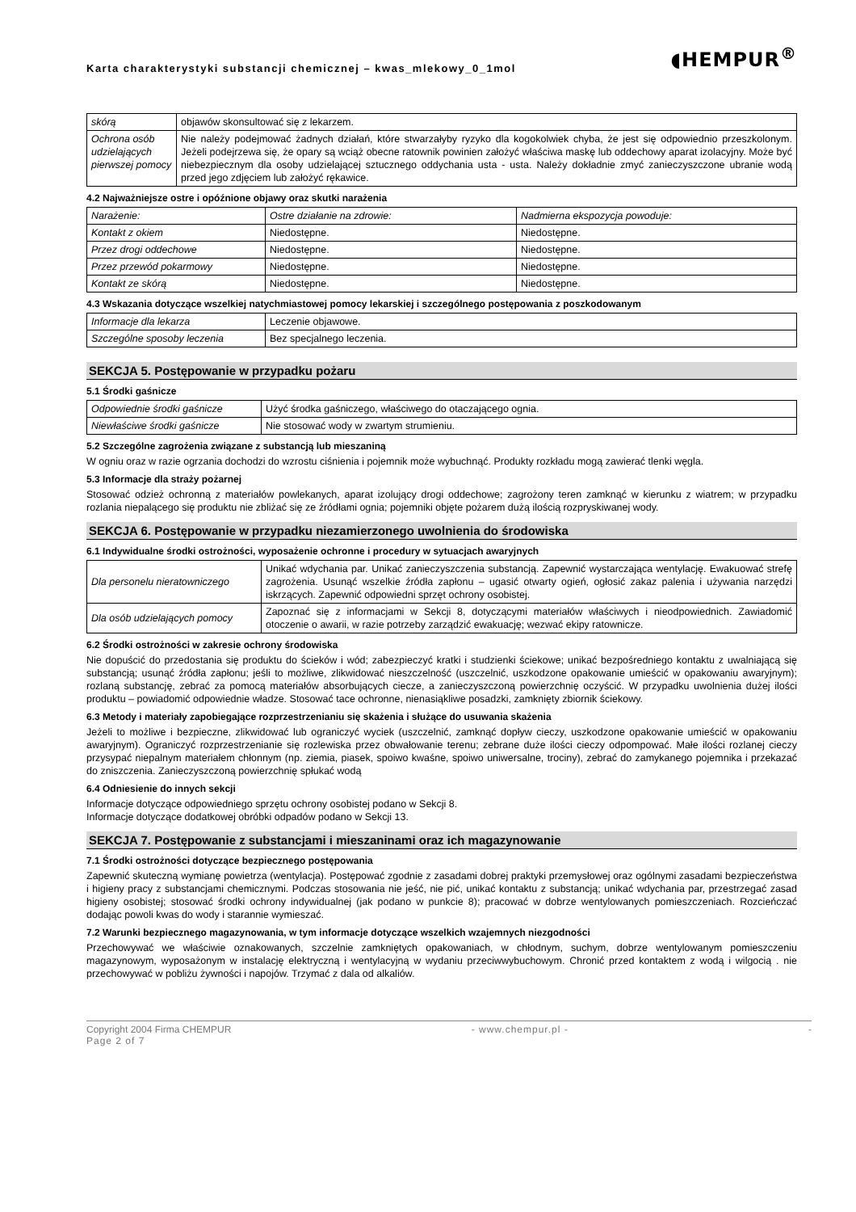Karta charakterystyki substancji chemicznej – kwas_mlekowy_0_1mol
◖HEMPUR<sup>®</sup>
| skórą | objawów skonsultować się z lekarzem. |
| Ochrona osób udzielających pierwszej pomocy | Nie należy podejmować żadnych działań, które stwarzałyby ryzyko dla kogokolwiek chyba, że jest się odpowiednio przeszkolonym. Jeżeli podejrzewa się, że opary są wciąż obecne ratownik powinien założyć właściwa maskę lub oddechowy aparat izolacyjny. Może być niebezpiecznym dla osoby udzielającej sztucznego oddychania usta - usta. Należy dokładnie zmyć zanieczyszczone ubranie wodą przed jego zdjęciem lub założyć rękawice. |
4.2 Najważniejsze ostre i opóźnione objawy oraz skutki narażenia
| Narażenie: | Ostre działanie na zdrowie: | Nadmierna ekspozycja powoduje: |
| Kontakt z okiem | Niedostępne. | Niedostępne. |
| Przez drogi oddechowe | Niedostępne. | Niedostępne. |
| Przez przewód pokarmowy | Niedostępne. | Niedostępne. |
| Kontakt ze skórą | Niedostępne. | Niedostępne. |
4.3 Wskazania dotyczące wszelkiej natychmiastowej pomocy lekarskiej i szczególnego postępowania z poszkodowanym
| Informacje dla lekarza | Leczenie objawowe. |
| Szczególne sposoby leczenia | Bez specjalnego leczenia. |
SEKCJA 5. Postępowanie w przypadku pożaru
5.1 Środki gaśnicze
| Odpowiednie środki gaśnicze | Użyć środka gaśniczego, właściwego do otaczającego ognia. |
| Niewłaściwe środki gaśnicze | Nie stosować wody w zwartym strumieniu. |
5.2 Szczególne zagrożenia związane z substancją lub mieszaniną
W ogniu oraz w razie ogrzania dochodzi do wzrostu ciśnienia i pojemnik może wybuchnąć. Produkty rozkładu mogą zawierać tlenki węgla.
5.3 Informacje dla straży pożarnej
Stosować odzież ochronną z materiałów powlekanych, aparat izolujący drogi oddechowe; zagrożony teren zamknąć w kierunku z wiatrem; w przypadku rozlania niepalącego się produktu nie zbliżać się ze źródłami ognia; pojemniki objęte pożarem dużą ilością rozpryskiwanej wody.
SEKCJA 6. Postępowanie w przypadku niezamierzonego uwolnienia do środowiska
6.1 Indywidualne środki ostrożności, wyposażenie ochronne i procedury w sytuacjach awaryjnych
| Dla personelu nieratowniczego | Unikać wdychania par. Unikać zanieczyszczenia substancją. Zapewnić wystarczająca wentylację. Ewakuować strefę zagrożenia. Usunąć wszelkie źródła zapłonu – ugasić otwarty ogień, ogłosić zakaz palenia i używania narzędzi iskrzących. Zapewnić odpowiedni sprzęt ochrony osobistej. |
| Dla osób udzielających pomocy | Zapoznać się z informacjami w Sekcji 8, dotyczącymi materiałów właściwych i nieodpowiednich. Zawiadomić otoczenie o awarii, w razie potrzeby zarządzić ewakuację; wezwać ekipy ratownicze. |
6.2 Środki ostrożności w zakresie ochrony środowiska
Nie dopuścić do przedostania się produktu do ścieków i wód; zabezpieczyć kratki i studzienki ściekowe; unikać bezpośredniego kontaktu z uwalniającą się substancją; usunąć źródła zapłonu; jeśli to możliwe, zlikwidować nieszczelność (uszczelnić, uszkodzone opakowanie umieścić w opakowaniu awaryjnym); rozlaną substancję, zebrać za pomocą materiałów absorbujących ciecze, a zanieczyszczoną powierzchnię oczyścić. W przypadku uwolnienia dużej ilości produktu – powiadomić odpowiednie władze. Stosować tace ochronne, nienasiąkliwe posadzki, zamknięty zbiornik ściekowy.
6.3 Metody i materiały zapobiegające rozprzestrzenianiu się skażenia i służące do usuwania skażenia
Jeżeli to możliwe i bezpieczne, zlikwidować lub ograniczyć wyciek (uszczelnić, zamknąć dopływ cieczy, uszkodzone opakowanie umieścić w opakowaniu awaryjnym). Ograniczyć rozprzestrzenianie się rozlewiska przez obwałowanie terenu; zebrane duże ilości cieczy odpompować. Małe ilości rozlanej cieczy przysypać niepalnym materiałem chłonnym (np. ziemia, piasek, spoiwo kwaśne, spoiwo uniwersalne, trociny), zebrać do zamykanego pojemnika i przekazać do zniszczenia. Zanieczyszczoną powierzchnię spłukać wodą
6.4 Odniesienie do innych sekcji
Informacje dotyczące odpowiedniego sprzętu ochrony osobistej podano w Sekcji 8.
Informacje dotyczące dodatkowej obróbki odpadów podano w Sekcji 13.
SEKCJA 7. Postępowanie z substancjami i mieszaninami oraz ich magazynowanie
7.1 Środki ostrożności dotyczące bezpiecznego postępowania
Zapewnić skuteczną wymianę powietrza (wentylacja). Postępować zgodnie z zasadami dobrej praktyki przemysłowej oraz ogólnymi zasadami bezpieczeństwa i higieny pracy z substancjami chemicznymi. Podczas stosowania nie jeść, nie pić, unikać kontaktu z substancją; unikać wdychania par, przestrzegać zasad higieny osobistej; stosować środki ochrony indywidualnej (jak podano w punkcie 8); pracować w dobrze wentylowanych pomieszczeniach. Rozcieńczać dodając powoli kwas do wody i starannie wymieszać.
7.2 Warunki bezpiecznego magazynowania, w tym informacje dotyczące wszelkich wzajemnych niezgodności
Przechowywać we właściwie oznakowanych, szczelnie zamkniętych opakowaniach, w chłodnym, suchym, dobrze wentylowanym pomieszczeniu magazynowym, wyposażonym w instalację elektryczną i wentylacyjną w wydaniu przeciwwybuchowym. Chronić przed kontaktem z wodą i wilgocią . nie przechowywać w pobliżu żywności i napojów. Trzymać z dala od alkaliów.
Copyright 2004 Firma CHEMPUR - www.chempur.pl - -
Page 2 of 7